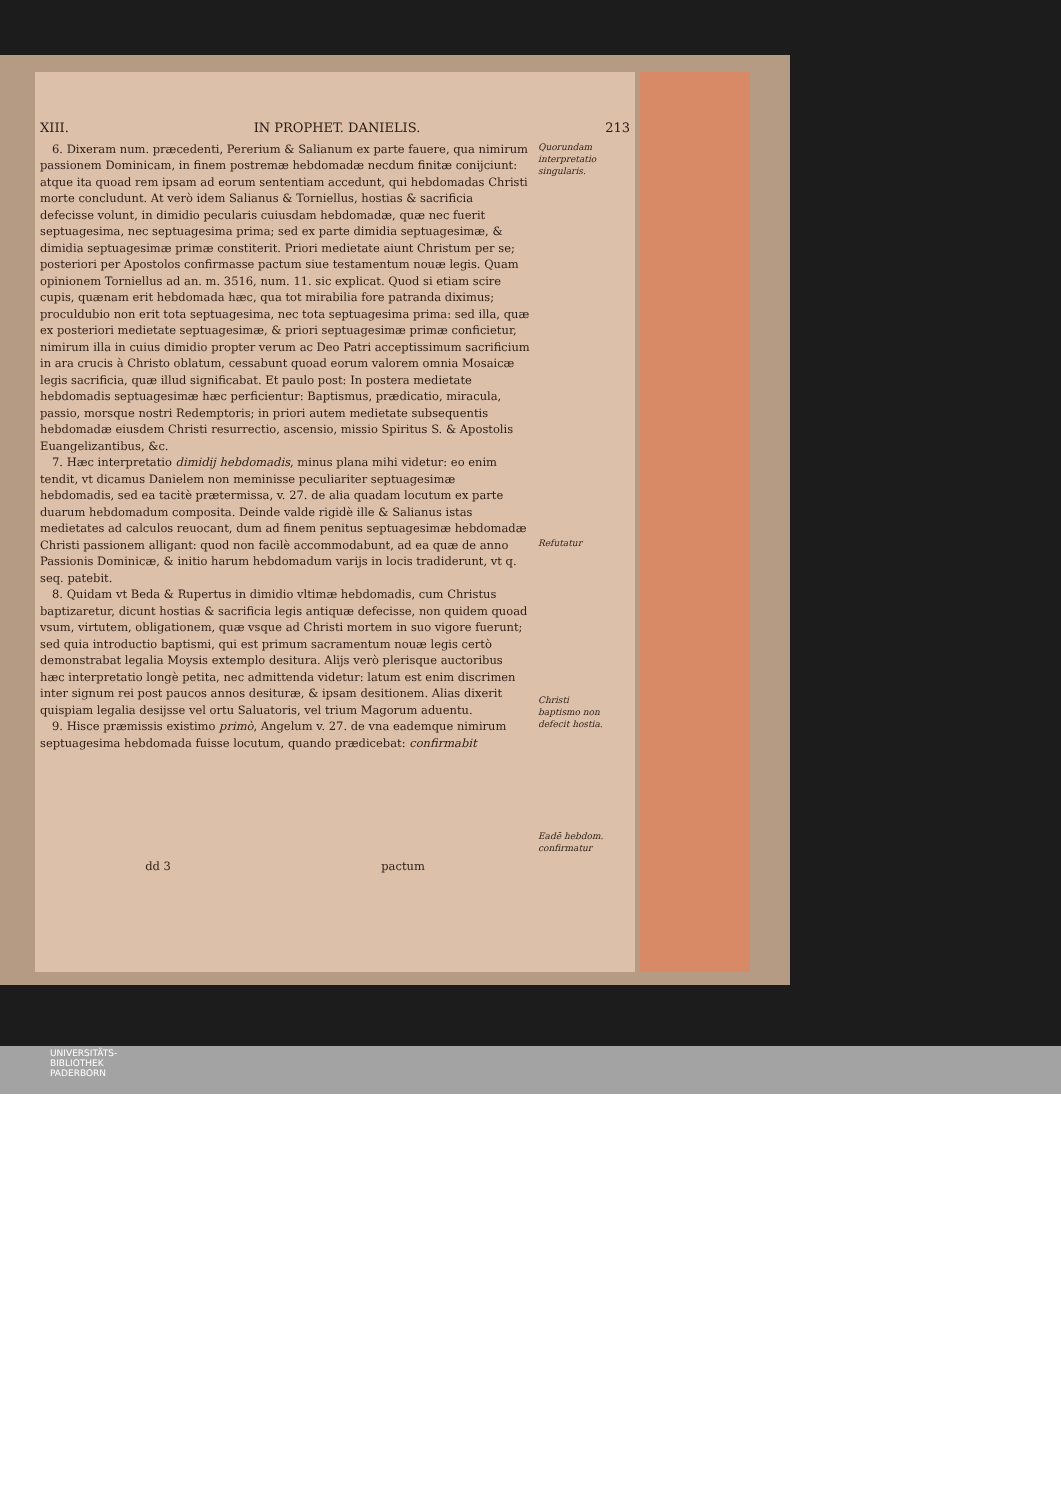XIII. IN PROPHET. DANIELIS. 213
6. Dixeram num. præcedenti, Pererium & Salianum ex parte fauere, qua nimirum passionem Dominicam, in finem postremæ hebdomadæ necdum finitæ conijciunt: atque ita quoad rem ipsam ad eorum sententiam accedunt, qui hebdomadas Christi morte concludunt. At verò idem Salianus & Torniellus, hostias & sacrificia defecisse volunt, in dimidio pecularis cuiusdam hebdomadæ, quæ nec fuerit septuagesima, nec septuagesima prima; sed ex parte dimidia septuagesimæ, & dimidia septuagesimæ primæ constiterit. Priori medietate aiunt Christum per se; posteriori per Apostolos confirmasse pactum siue testamentum nouæ legis. Quam opinionem Torniellus ad an. m. 3516, num. 11. sic explicat. Quod si etiam scire cupis, quænam erit hebdomada hæc, qua tot mirabilia fore patranda diximus; proculdubio non erit tota septuagesima, nec tota septuagesima prima: sed illa, quæ ex posteriori medietate septuagesimæ, & priori septuagesimæ primæ conficietur, nimirum illa in cuius dimidio propter verum ac Deo Patri acceptissimum sacrificium in ara crucis à Christo oblatum, cessabunt quoad eorum valorem omnia Mosaicæ legis sacrificia, quæ illud significabat. Et paulo post: In postera medietate hebdomadis septuagesimæ hæc perficientur: Baptismus, prædicatio, miracula, passio, morsque nostri Redemptoris; in priori autem medietate subsequentis hebdomadæ eiusdem Christi resurrectio, ascensio, missio Spiritus S. & Apostolis Euangelizantibus, &c.
7. Hæc interpretatio dimidij hebdomadis, minus plana mihi videtur: eo enim tendit, vt dicamus Danielem non meminisse peculiariter septuagesimæ hebdomadis, sed ea tacitè prætermissa, v. 27. de alia quadam locutum ex parte duarum hebdomadum composita. Deinde valde rigidè ille & Salianus istas medietates ad calculos reuocant, dum ad finem penitus septuagesimæ hebdomadæ Christi passionem alligant: quod non facilè accommodabunt, ad ea quæ de anno Passionis Dominicæ, & initio harum hebdomadum varijs in locis tradiderunt, vt q. seq. patebit.
8. Quidam vt Beda & Rupertus in dimidio vltimæ hebdomadis, cum Christus baptizaretur, dicunt hostias & sacrificia legis antiquæ defecisse, non quidem quoad vsum, virtutem, obligationem, quæ vsque ad Christi mortem in suo vigore fuerunt; sed quia introductio baptismi, qui est primum sacramentum nouæ legis certò demonstrabat legalia Moysis extemplo desitura. Alijs verò plerisque auctoribus hæc interpretatio longè petita, nec admittenda videtur: latum est enim discrimen inter signum rei post paucos annos desituræ, & ipsam desitionem. Alias dixerit quispiam legalia desijsse vel ortu Saluatoris, vel trium Magorum aduentu.
9. Hisce præmissis existimo primò, Angelum v. 27. de vna eademque nimirum septuagesima hebdomada fuisse locutum, quando prædicebat: confirmabit
Quorundam interpretatio singularis.
Refutatur
Christi baptismo non defecit hostia.
Eadē hebdom. confirmatur
dd 3 pactum
UNIVERSITÄTS-
BIBLIOTHEK
PADERBORN